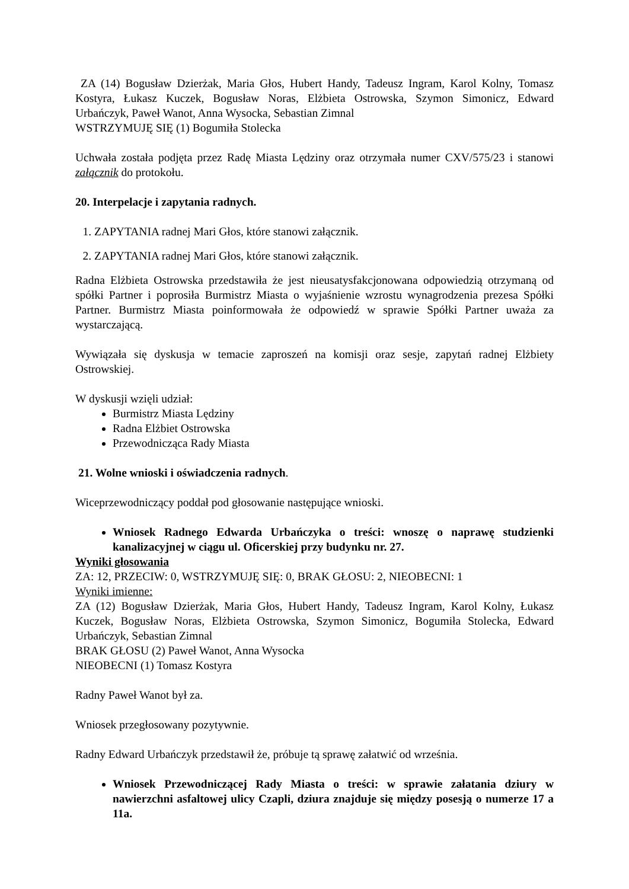ZA (14) Bogusław Dzierżak, Maria Głos, Hubert Handy, Tadeusz Ingram, Karol Kolny, Tomasz Kostyra, Łukasz Kuczek, Bogusław Noras, Elżbieta Ostrowska, Szymon Simonicz, Edward Urbańczyk, Paweł Wanot, Anna Wysocka, Sebastian Zimnal
WSTRZYMUJĘ SIĘ (1) Bogumiła Stolecka
Uchwała została podjęta przez Radę Miasta Lędziny oraz otrzymała numer CXV/575/23 i stanowi załącznik do protokołu.
20. Interpelacje i zapytania radnych.
1. ZAPYTANIA radnej Mari Głos, które stanowi załącznik.
2. ZAPYTANIA radnej Mari Głos, które stanowi załącznik.
Radna Elżbieta Ostrowska przedstawiła że jest nieusatysfakcjonowana odpowiedzią otrzymaną od spółki Partner i poprosiła Burmistrz Miasta o wyjaśnienie wzrostu wynagrodzenia prezesa Spółki Partner. Burmistrz Miasta poinformowała że odpowiedź w sprawie Spółki Partner uważa za wystarczającą.
Wywiązała się dyskusja w temacie zaproszeń na komisji oraz sesje, zapytań radnej Elżbiety Ostrowskiej.
W dyskusji wzięli udział:
Burmistrz Miasta Lędziny
Radna Elżbiet Ostrowska
Przewodnicząca Rady Miasta
21. Wolne wnioski i oświadczenia radnych.
Wiceprzewodniczący poddał pod głosowanie następujące wnioski.
Wniosek Radnego Edwarda Urbańczyka o treści: wnoszę o naprawę studzienki kanalizacyjnej w ciągu ul. Oficerskiej przy budynku nr. 27.
Wyniki głosowania
ZA: 12, PRZECIW: 0, WSTRZYMUJĘ SIĘ: 0, BRAK GŁOSU: 2, NIEOBECNI: 1
Wyniki imienne:
ZA (12) Bogusław Dzierżak, Maria Głos, Hubert Handy, Tadeusz Ingram, Karol Kolny, Łukasz Kuczek, Bogusław Noras, Elżbieta Ostrowska, Szymon Simonicz, Bogumiła Stolecka, Edward Urbańczyk, Sebastian Zimnal
BRAK GŁOSU (2) Paweł Wanot, Anna Wysocka
NIEOBECNI (1) Tomasz Kostyra
Radny Paweł Wanot był za.
Wniosek przegłosowany pozytywnie.
Radny Edward Urbańczyk przedstawił że, próbuje tą sprawę załatwić od września.
Wniosek Przewodniczącej Rady Miasta o treści: w sprawie załatania dziury w nawierzchni asfaltowej ulicy Czapli, dziura znajduje się między posesją o numerze 17 a 11a.